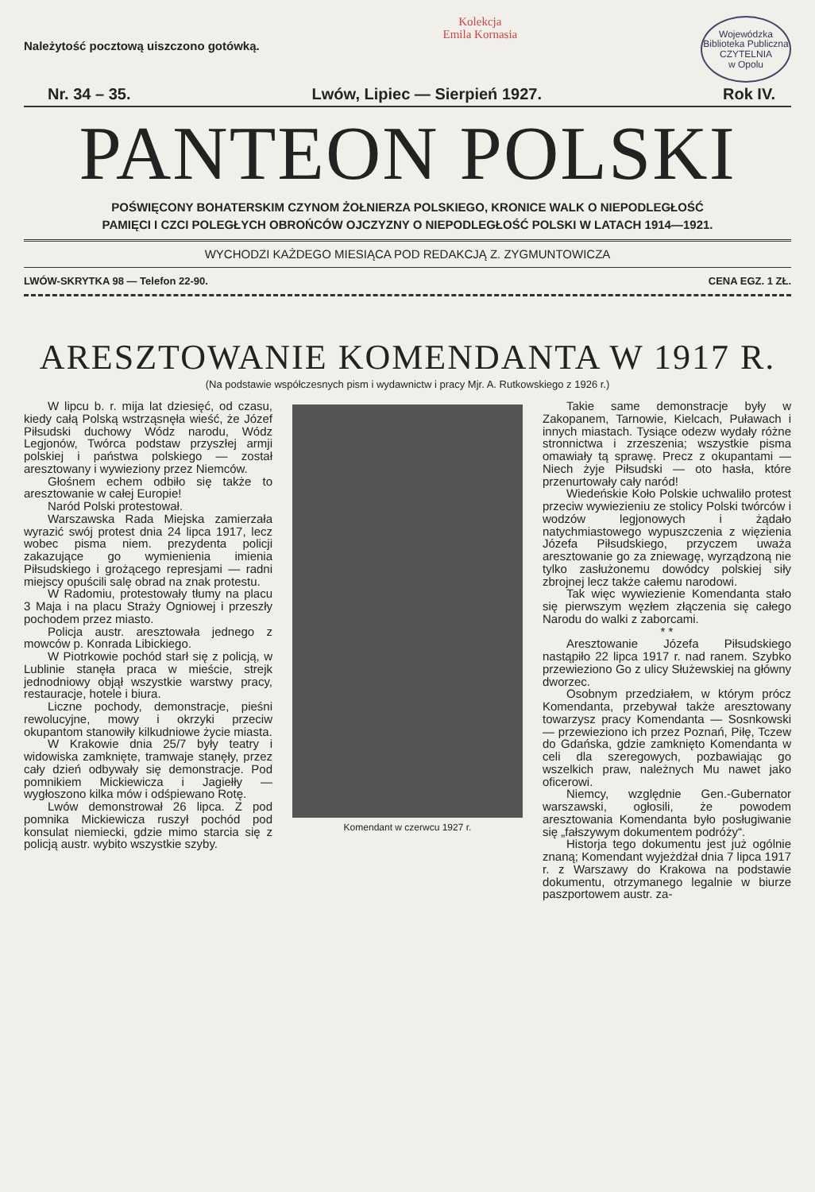Należytość pocztową uiszczono gotówką.
Kolekcja
Emila Kornasia
Wojewódzka Biblioteka Publiczna
CZYTELNIA
w Opolu
Nr. 34 – 35. Lwów, Lipiec — Sierpień 1927. Rok IV.
PANTEON POLSKI
POŚWIĘCONY BOHATERSKIM CZYNOM ŻOŁNIERZA POLSKIEGO, KRONICE WALK O NIEPODLEGŁOŚĆ
PAMIĘCI I CZCI POLEGŁYCH OBROŃCÓW OJCZYZNY O NIEPODLEGŁOŚĆ POLSKI W LATACH 1914—1921.
WYCHODZI KAŻDEGO MIESIĄCA POD REDAKCJĄ Z. ZYGMUNTOWICZA
LWÓW-SKRYTKA 98 — Telefon 22-90. CENA EGZ. 1 ZŁ.
ARESZTOWANIE KOMENDANTA W 1917 R.
(Na podstawie współczesnych pism i wydawnictw i pracy Mjr. A. Rutkowskiego z 1926 r.)
W lipcu b. r. mija lat dziesięć, od czasu, kiedy całą Polską wstrząsnęła wieść, że Józef Piłsudski duchowy Wódz narodu, Wódz Legjonów, Twórca podstaw przyszłej armji polskiej i państwa polskiego — został aresztowany i wywieziony przez Niemców.
Głośnem echem odbiło się także to aresztowanie w całej Europie!
Naród Polski protestował.
Warszawska Rada Miejska zamierzała wyrazić swój protest dnia 24 lipca 1917, lecz wobec pisma niem. prezydenta policji zakazujące go wymienienia imienia Piłsudskiego i grożącego represjami — radni miejscy opuścili salę obrad na znak protestu.
W Radomiu, protestowały tłumy na placu 3 Maja i na placu Straży Ogniowej i przeszły pochodem przez miasto.
Policja austr. aresztowała jednego z mowców p. Konrada Libickiego.
W Piotrkowie pochód starł się z policją, w Lublinie stanęła praca w mieście, strejk jednodniowy objął wszystkie warstwy pracy, restauracje, hotele i biura.
Liczne pochody, demonstracje, pieśni rewolucyjne, mowy i okrzyki przeciw okupantom stanowiły kilkudniowe życie miasta.
W Krakowie dnia 25/7 były teatry i widowiska zamknięte, tramwaje stanęły, przez cały dzień odbywały się demonstracje. Pod pomnikiem Mickiewicza i Jagiełły — wygłoszono kilka mów i odśpiewano Rotę.
Lwów demonstrował 26 lipca. Z pod pomnika Mickiewicza ruszył pochód pod konsulat niemiecki, gdzie mimo starcia się z policją austr. wybito wszystkie szyby.
Komendant w czerwcu 1927 r.
Takie same demonstracje były w Zakopanem, Tarnowie, Kielcach, Puławach i innych miastach. Tysiące odezw wydały różne stronnictwa i zrzeszenia; wszystkie pisma omawiały tą sprawę. Precz z okupantami — Niech żyje Piłsudski — oto hasła, które przenurtowały cały naród!
Wiedeńskie Koło Polskie uchwaliło protest przeciw wywiezieniu ze stolicy Polski twórców i wodzów legjonowych i żądało natychmiastowego wypuszczenia z więzienia Józefa Piłsudskiego, przyczem uważa aresztowanie go za zniewagę, wyrządzoną nie tylko zasłużonemu dowódcy polskiej siły zbrojnej lecz także całemu narodowi.
Tak więc wywiezienie Komendanta stało się pierwszym węzłem złączenia się całego Narodu do walki z zaborcami.
* *
Aresztowanie Józefa Piłsudskiego nastąpiło 22 lipca 1917 r. nad ranem. Szybko przewieziono Go z ulicy Służewskiej na główny dworzec.
Osobnym przedziałem, w którym prócz Komendanta, przebywał także aresztowany towarzysz pracy Komendanta — Sosnkowski — przewieziono ich przez Poznań, Piłę, Tczew do Gdańska, gdzie zamknięto Komendanta w celi dla szeregowych, pozbawiając go wszelkich praw, należnych Mu nawet jako oficerowi.
Niemcy, względnie Gen.-Gubernator warszawski, ogłosili, że powodem aresztowania Komendanta było posługiwanie się „fałszywym dokumentem podróży“.
Historja tego dokumentu jest już ogólnie znaną; Komendant wyjeżdżał dnia 7 lipca 1917 r. z Warszawy do Krakowa na podstawie dokumentu, otrzymanego legalnie w biurze paszportowem austr. za-